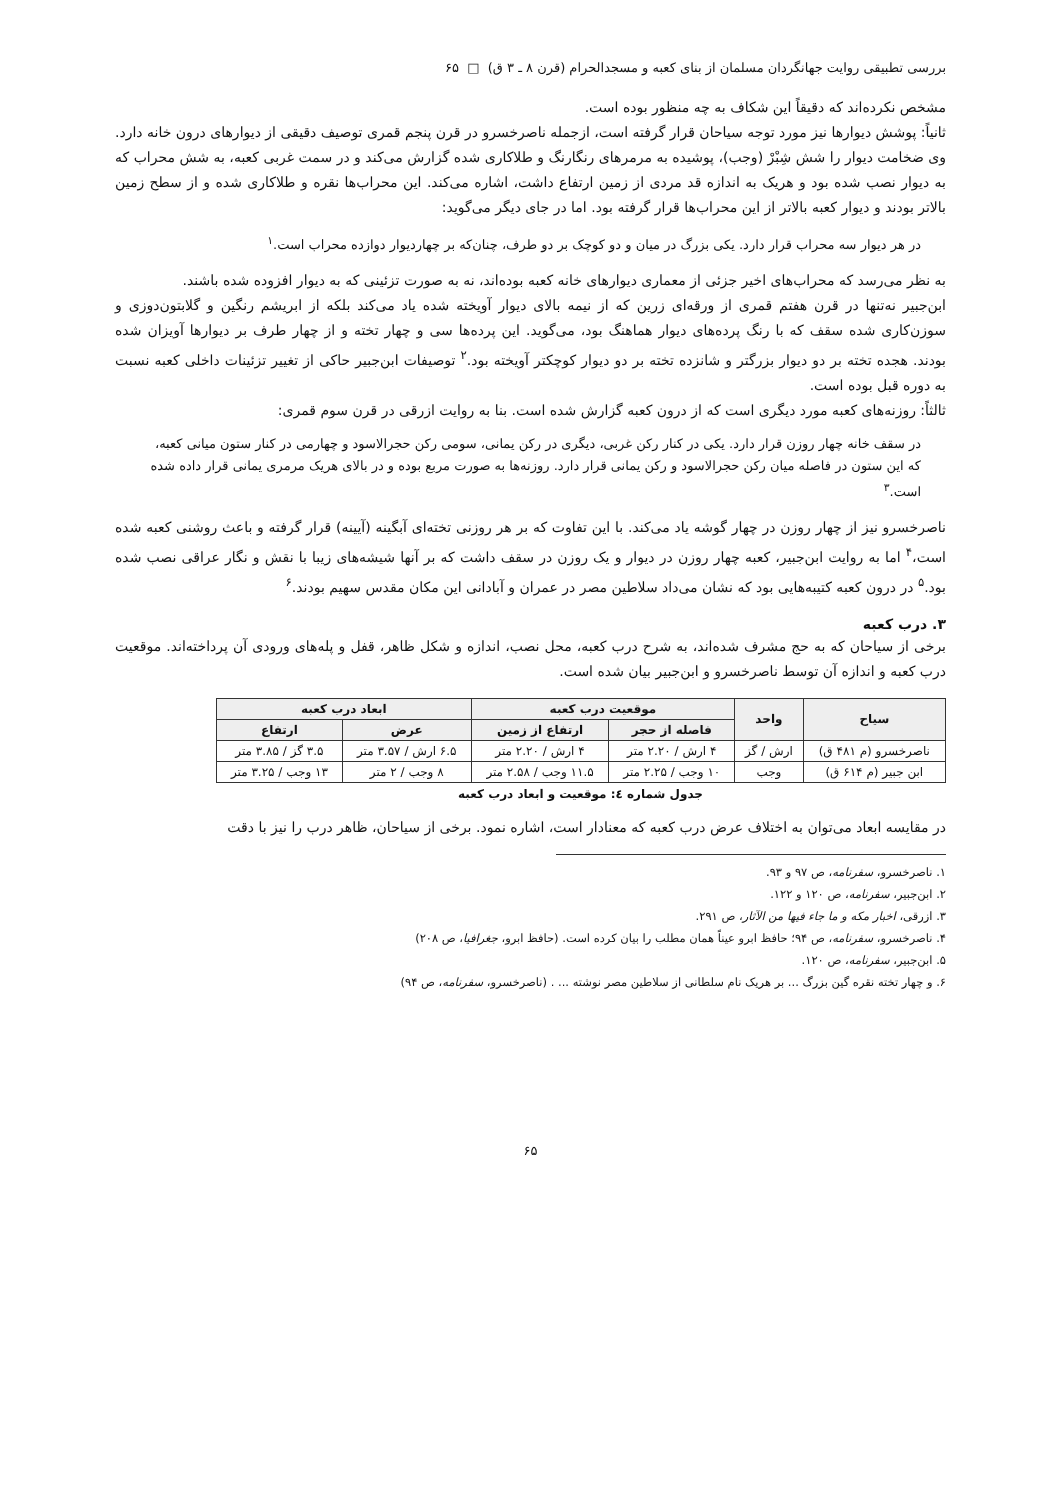بررسی تطبیقی روایت جهانگردان مسلمان از بنای کعبه و مسجدالحرام (قرن ۸ ـ ۳ ق) □ ۶۵
مشخص نکرده‌اند که دقیقاً این شکاف به چه منظور بوده است.
ثانیاً: پوشش دیوارها نیز مورد توجه سیاحان قرار گرفته است، ازجمله ناصرخسرو در قرن پنجم قمری توصیف دقیقی از دیوارهای درون خانه دارد. وی ضخامت دیوار را شش شِبْرْ (وجب)، پوشیده به مرمرهای رنگارنگ و طلاکاری شده گزارش می‌کند و در سمت غربی کعبه، به شش محراب که به دیوار نصب شده بود و هریک به اندازه قد مردی از زمین ارتفاع داشت، اشاره می‌کند. این محراب‌ها نقره و طلاکاری شده و از سطح زمین بالاتر بودند و دیوار کعبه بالاتر از این محراب‌ها قرار گرفته بود. اما در جای دیگر می‌گوید:
در هر دیوار سه محراب قرار دارد. یکی بزرگ در میان و دو کوچک بر دو طرف، چنان‌که بر چهاردیوار دوازده محراب است.<sup>۱</sup>
به نظر می‌رسد که محراب‌های اخیر جزئی از معماری دیوارهای خانه کعبه بوده‌اند، نه به صورت تزئینی که به دیوار افزوده شده باشند.
ابن‌جبیر نه‌تنها در قرن هفتم قمری از ورقه‌ای زرین که از نیمه بالای دیوار آویخته شده یاد می‌کند بلکه از ابریشم رنگین و گلابتون‌دوزی و سوزن‌کاری شده سقف که با رنگ پرده‌های دیوار هماهنگ بود، می‌گوید. این پرده‌ها سی و چهار تخته و از چهار طرف بر دیوارها آویزان شده بودند. هجده تخته بر دو دیوار بزرگتر و شانزده تخته بر دو دیوار کوچکتر آویخته بود.<sup>۲</sup> توصیفات ابن‌جبیر حاکی از تغییر تزئینات داخلی کعبه نسبت به دوره قبل بوده است.
ثالثاً: روزنه‌های کعبه مورد دیگری است که از درون کعبه گزارش شده است. بنا به روایت ازرقی در قرن سوم قمری:
در سقف خانه چهار روزن قرار دارد. یکی در کنار رکن غربی، دیگری در رکن یمانی، سومی رکن حجرالاسود و چهارمی در کنار ستون میانی کعبه، که این ستون در فاصله میان رکن حجرالاسود و رکن یمانی قرار دارد. روزنه‌ها به صورت مربع بوده و در بالای هریک مرمری یمانی قرار داده شده است.<sup>۳</sup>
ناصرخسرو نیز از چهار روزن در چهار گوشه یاد می‌کند. با این تفاوت که بر هر روزنی تخته‌ای آبگینه (آیینه) قرار گرفته و باعث روشنی کعبه شده است،<sup>۴</sup> اما به روایت ابن‌جبیر، کعبه چهار روزن در دیوار و یک روزن در سقف داشت که بر آنها شیشه‌های زیبا با نقش و نگار عراقی نصب شده بود.<sup>۵</sup> در درون کعبه کتیبه‌هایی بود که نشان می‌داد سلاطین مصر در عمران و آبادانی این مکان مقدس سهیم بودند.<sup>۶</sup>
۳. درب کعبه
برخی از سیاحان که به حج مشرف شده‌اند، به شرح درب کعبه، محل نصب، اندازه و شکل ظاهر، قفل و پله‌های ورودی آن پرداخته‌اند. موقعیت درب کعبه و اندازه آن توسط ناصرخسرو و ابن‌جبیر بیان شده است.
| سیاح | واحد | موقعیت درب کعبه | | ابعاد درب کعبه | |
| --- | --- | --- | --- | --- | --- |
| | | فاصله از حجر | ارتفاع از زمین | عرض | ارتفاع |
| ناصرخسرو (م ۴۸۱ ق) | ارش / گز | ۴ ارش / ۲.۲۰ متر | ۴ ارش / ۲.۲۰ متر | ۶.۵ ارش / ۳.۵۷ متر | ۳.۵ گز / ۳.۸۵ متر |
| ابن جبیر (م ۶۱۴ ق) | وجب | ۱۰ وجب / ۲.۲۵ متر | ۱۱.۵ وجب / ۲.۵۸ متر | ۸ وجب / ۲ متر | ۱۳ وجب / ۳.۲۵ متر |
جدول شماره ٤: موقعیت و ابعاد درب کعبه
در مقایسه ابعاد می‌توان به اختلاف عرض درب کعبه که معنادار است، اشاره نمود. برخی از سیاحان، ظاهر درب را نیز با دقت
۱. ناصرخسرو، سفرنامه، ص ۹۷ و ۹۳.
۲. ابن‌جبیر، سفرنامه، ص ۱۲۰ و ۱۲۲.
۳. ازرقی، اخبار مکه و ما جاء فیها من الآثار، ص ۲۹۱.
۴. ناصرخسرو، سفرنامه، ص ۹۴؛ حافظ ابرو عیناً همان مطلب را بیان کرده است. (حافظ ابرو، جغرافیا، ص ۲۰۸)
۵. ابن‌جبیر، سفرنامه، ص ۱۲۰.
۶. و چهار تخته نقره گین بزرگ ... بر هریک نام سلطانی از سلاطین مصر نوشته ... . (ناصرخسرو، سفرنامه، ص ۹۴)
۶۵